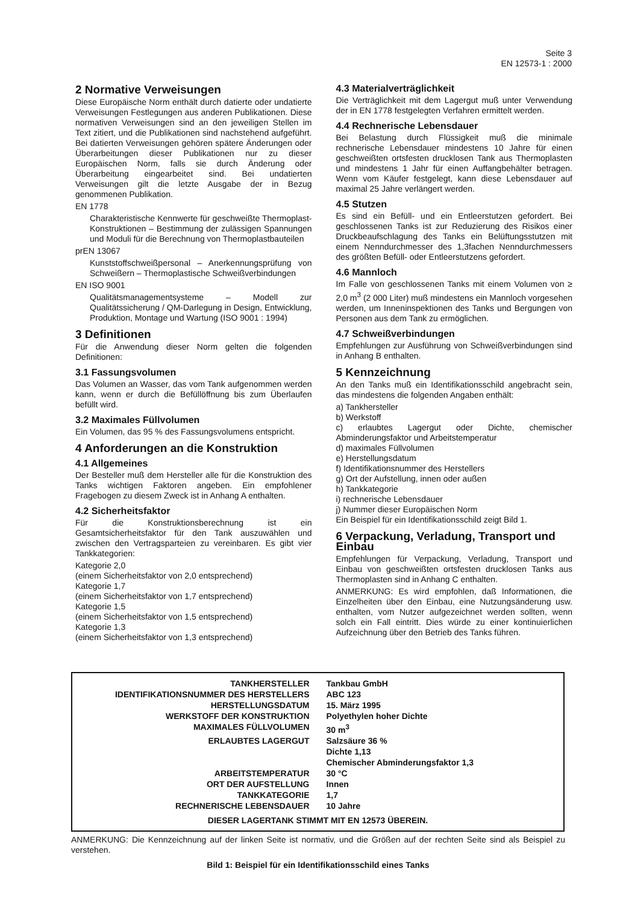Seite 3
EN 12573-1 : 2000
2 Normative Verweisungen
Diese Europäische Norm enthält durch datierte oder undatierte Verweisungen Festlegungen aus anderen Publikationen. Diese normativen Verweisungen sind an den jeweiligen Stellen im Text zitiert, und die Publikationen sind nachstehend aufgeführt. Bei datierten Verweisungen gehören spätere Änderungen oder Überarbeitungen dieser Publikationen nur zu dieser Europäischen Norm, falls sie durch Änderung oder Überarbeitung eingearbeitet sind. Bei undatierten Verweisungen gilt die letzte Ausgabe der in Bezug genommenen Publikation.
EN 1778
Charakteristische Kennwerte für geschweißte Thermoplast-Konstruktionen – Bestimmung der zulässigen Spannungen und Moduli für die Berechnung von Thermoplastbauteilen
prEN 13067
Kunststoffschweißpersonal – Anerkennungsprüfung von Schweißern – Thermoplastische Schweißverbindungen
EN ISO 9001
Qualitätsmanagementsysteme – Modell zur Qualitätssicherung / QM-Darlegung in Design, Entwicklung, Produktion, Montage und Wartung (ISO 9001 : 1994)
3 Definitionen
Für die Anwendung dieser Norm gelten die folgenden Definitionen:
3.1 Fassungsvolumen
Das Volumen an Wasser, das vom Tank aufgenommen werden kann, wenn er durch die Befüllöffnung bis zum Überlaufen befüllt wird.
3.2 Maximales Füllvolumen
Ein Volumen, das 95 % des Fassungsvolumens entspricht.
4 Anforderungen an die Konstruktion
4.1 Allgemeines
Der Besteller muß dem Hersteller alle für die Konstruktion des Tanks wichtigen Faktoren angeben. Ein empfohlener Fragebogen zu diesem Zweck ist in Anhang A enthalten.
4.2 Sicherheitsfaktor
Für die Konstruktionsberechnung ist ein Gesamtsicherheitsfaktor für den Tank auszuwählen und zwischen den Vertragsparteien zu vereinbaren. Es gibt vier Tankkategorien:
Kategorie 2,0
(einem Sicherheitsfaktor von 2,0 entsprechend)
Kategorie 1,7
(einem Sicherheitsfaktor von 1,7 entsprechend)
Kategorie 1,5
(einem Sicherheitsfaktor von 1,5 entsprechend)
Kategorie 1,3
(einem Sicherheitsfaktor von 1,3 entsprechend)
4.3 Materialverträglichkeit
Die Verträglichkeit mit dem Lagergut muß unter Verwendung der in EN 1778 festgelegten Verfahren ermittelt werden.
4.4 Rechnerische Lebensdauer
Bei Belastung durch Flüssigkeit muß die minimale rechnerische Lebensdauer mindestens 10 Jahre für einen geschweißten ortsfesten drucklosen Tank aus Thermoplasten und mindestens 1 Jahr für einen Auffangbehälter betragen. Wenn vom Käufer festgelegt, kann diese Lebensdauer auf maximal 25 Jahre verlängert werden.
4.5 Stutzen
Es sind ein Befüll- und ein Entleerstutzen gefordert. Bei geschlossenen Tanks ist zur Reduzierung des Risikos einer Druckbeaufschlagung des Tanks ein Belüftungsstutzen mit einem Nenndurchmesser des 1,3fachen Nenndurchmessers des größten Befüll- oder Entleerstutzens gefordert.
4.6 Mannloch
Im Falle von geschlossenen Tanks mit einem Volumen von ≥ 2,0 m<sup>3</sup> (2 000 Liter) muß mindestens ein Mannloch vorgesehen werden, um Inneninspektionen des Tanks und Bergungen von Personen aus dem Tank zu ermöglichen.
4.7 Schweißverbindungen
Empfehlungen zur Ausführung von Schweißverbindungen sind in Anhang B enthalten.
5 Kennzeichnung
An den Tanks muß ein Identifikationsschild angebracht sein, das mindestens die folgenden Angaben enthält:
a) Tankhersteller
b) Werkstoff
c) erlaubtes Lagergut oder Dichte, chemischer Abminderungsfaktor und Arbeitstemperatur
d) maximales Füllvolumen
e) Herstellungsdatum
f) Identifikationsnummer des Herstellers
g) Ort der Aufstellung, innen oder außen
h) Tankkategorie
i) rechnerische Lebensdauer
j) Nummer dieser Europäischen Norm
Ein Beispiel für ein Identifikationsschild zeigt Bild 1.
6 Verpackung, Verladung, Transport und Einbau
Empfehlungen für Verpackung, Verladung, Transport und Einbau von geschweißten ortsfesten drucklosen Tanks aus Thermoplasten sind in Anhang C enthalten.
ANMERKUNG: Es wird empfohlen, daß Informationen, die Einzelheiten über den Einbau, eine Nutzungsänderung usw. enthalten, vom Nutzer aufgezeichnet werden sollten, wenn solch ein Fall eintritt. Dies würde zu einer kontinuierlichen Aufzeichnung über den Betrieb des Tanks führen.
| TANKHERSTELLER | Tankbau GmbH |
| IDENTIFIKATIONSNUMMER DES HERSTELLERS | ABC 123 |
| HERSTELLUNGSDATUM | 15. März 1995 |
| WERKSTOFF DER KONSTRUKTION | Polyethylen hoher Dichte |
| MAXIMALES FÜLLVOLUMEN | 30 m<sup>3</sup> |
| ERLAUBTES LAGERGUT | Salzsäure 36 % Dichte 1,13 Chemischer Abminderungsfaktor 1,3 |
| ARBEITSTEMPERATUR | 30 °C |
| ORT DER AUFSTELLUNG | Innen |
| TANKKATEGORIE | 1,7 |
| RECHNERISCHE LEBENSDAUER | 10 Jahre |
| DIESER LAGERTANK STIMMT MIT EN 12573 ÜBEREIN. | |
ANMERKUNG: Die Kennzeichnung auf der linken Seite ist normativ, und die Größen auf der rechten Seite sind als Beispiel zu verstehen.
Bild 1: Beispiel für ein Identifikationsschild eines Tanks